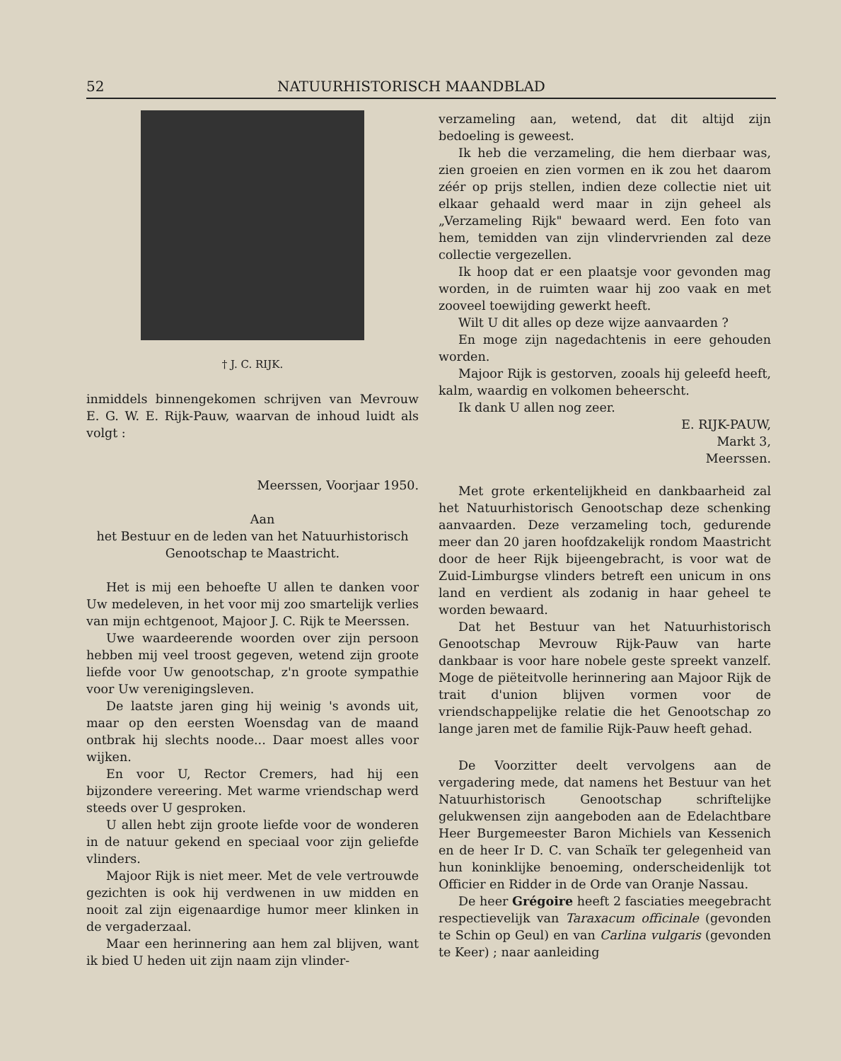52 NATUURHISTORISCH MAANDBLAD
† J. C. RIJK.
inmiddels binnengekomen schrijven van Mevrouw E. G. W. E. Rijk-Pauw, waarvan de inhoud luidt als volgt :
Meerssen, Voorjaar 1950.
Aan
het Bestuur en de leden van het Natuurhistorisch Genootschap te Maastricht.
Het is mij een behoefte U allen te danken voor Uw medeleven, in het voor mij zoo smartelijk verlies van mijn echtgenoot, Majoor J. C. Rijk te Meerssen.
Uwe waardeerende woorden over zijn persoon hebben mij veel troost gegeven, wetend zijn groote liefde voor Uw genootschap, z'n groote sympathie voor Uw verenigingsleven.
De laatste jaren ging hij weinig 's avonds uit, maar op den eersten Woensdag van de maand ontbrak hij slechts noode... Daar moest alles voor wijken.
En voor U, Rector Cremers, had hij een bijzondere vereering. Met warme vriendschap werd steeds over U gesproken.
U allen hebt zijn groote liefde voor de wonderen in de natuur gekend en speciaal voor zijn geliefde vlinders.
Majoor Rijk is niet meer. Met de vele vertrouwde gezichten is ook hij verdwenen in uw midden en nooit zal zijn eigenaardige humor meer klinken in de vergaderzaal.
Maar een herinnering aan hem zal blijven, want ik bied U heden uit zijn naam zijn vlinder-
verzameling aan, wetend, dat dit altijd zijn bedoeling is geweest.
Ik heb die verzameling, die hem dierbaar was, zien groeien en zien vormen en ik zou het daarom zéér op prijs stellen, indien deze collectie niet uit elkaar gehaald werd maar in zijn geheel als „Verzameling Rijk" bewaard werd. Een foto van hem, temidden van zijn vlindervrienden zal deze collectie vergezellen.
Ik hoop dat er een plaatsje voor gevonden mag worden, in de ruimten waar hij zoo vaak en met zooveel toewijding gewerkt heeft.
Wilt U dit alles op deze wijze aanvaarden ?
En moge zijn nagedachtenis in eere gehouden worden.
Majoor Rijk is gestorven, zooals hij geleefd heeft, kalm, waardig en volkomen beheerscht.
Ik dank U allen nog zeer.
E. RIJK-PAUW,
Markt 3,
Meerssen.
Met grote erkentelijkheid en dankbaarheid zal het Natuurhistorisch Genootschap deze schenking aanvaarden. Deze verzameling toch, gedurende meer dan 20 jaren hoofdzakelijk rondom Maastricht door de heer Rijk bijeengebracht, is voor wat de Zuid-Limburgse vlinders betreft een unicum in ons land en verdient als zodanig in haar geheel te worden bewaard.
Dat het Bestuur van het Natuurhistorisch Genootschap Mevrouw Rijk-Pauw van harte dankbaar is voor hare nobele geste spreekt vanzelf. Moge de piëteitvolle herinnering aan Majoor Rijk de trait d'union blijven vormen voor de vriendschappelijke relatie die het Genootschap zo lange jaren met de familie Rijk-Pauw heeft gehad.
De Voorzitter deelt vervolgens aan de vergadering mede, dat namens het Bestuur van het Natuurhistorisch Genootschap schriftelijke gelukwensen zijn aangeboden aan de Edelachtbare Heer Burgemeester Baron Michiels van Kessenich en de heer Ir D. C. van Schaïk ter gelegenheid van hun koninklijke benoeming, onderscheidenlijk tot Officier en Ridder in de Orde van Oranje Nassau.
De heer Grégoire heeft 2 fasciaties meegebracht respectievelijk van Taraxacum officinale (gevonden te Schin op Geul) en van Carlina vulgaris (gevonden te Keer) ; naar aanleiding